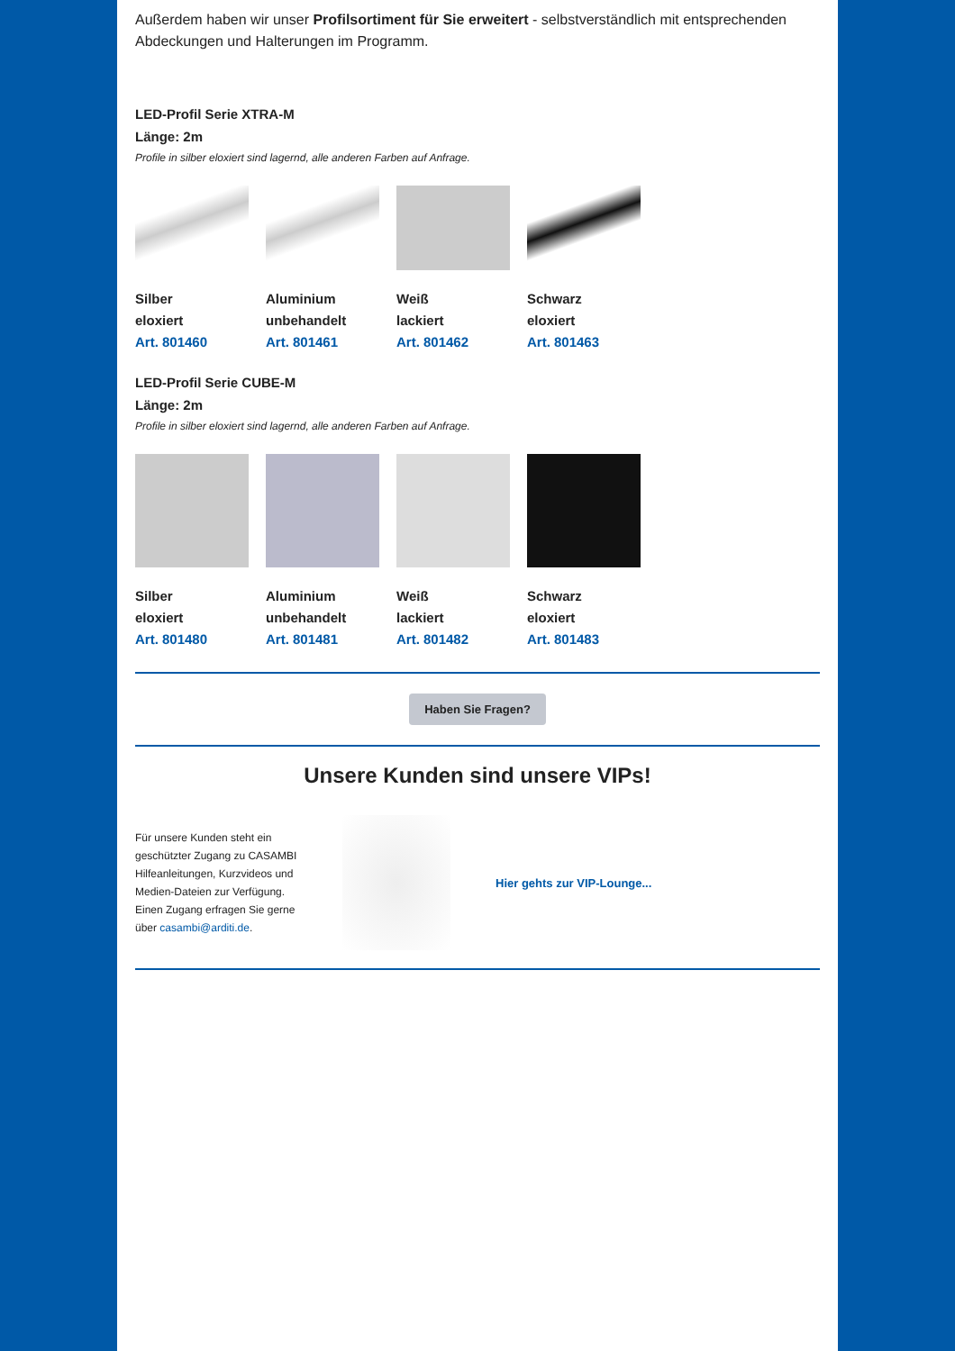Außerdem haben wir unser Profilsortiment für Sie erweitert - selbstverständlich mit entsprechenden Abdeckungen und Halterungen im Programm.
LED-Profil Serie XTRA-M
Länge: 2m
Profile in silber eloxiert sind lagernd, alle anderen Farben auf Anfrage.
Silber
eloxiert
Art. 801460
Aluminium
unbehandelt
Art. 801461
Weiß
lackiert
Art. 801462
Schwarz
eloxiert
Art. 801463
LED-Profil Serie CUBE-M
Länge: 2m
Profile in silber eloxiert sind lagernd, alle anderen Farben auf Anfrage.
Silber
eloxiert
Art. 801480
Aluminium
unbehandelt
Art. 801481
Weiß
lackiert
Art. 801482
Schwarz
eloxiert
Art. 801483
Haben Sie Fragen?
Unsere Kunden sind unsere VIPs!
Für unsere Kunden steht ein geschützter Zugang zu CASAMBI Hilfeanleitungen, Kurzvideos und Medien-Dateien zur Verfügung. Einen Zugang erfragen Sie gerne über casambi@arditi.de.
Hier gehts zur VIP-Lounge...